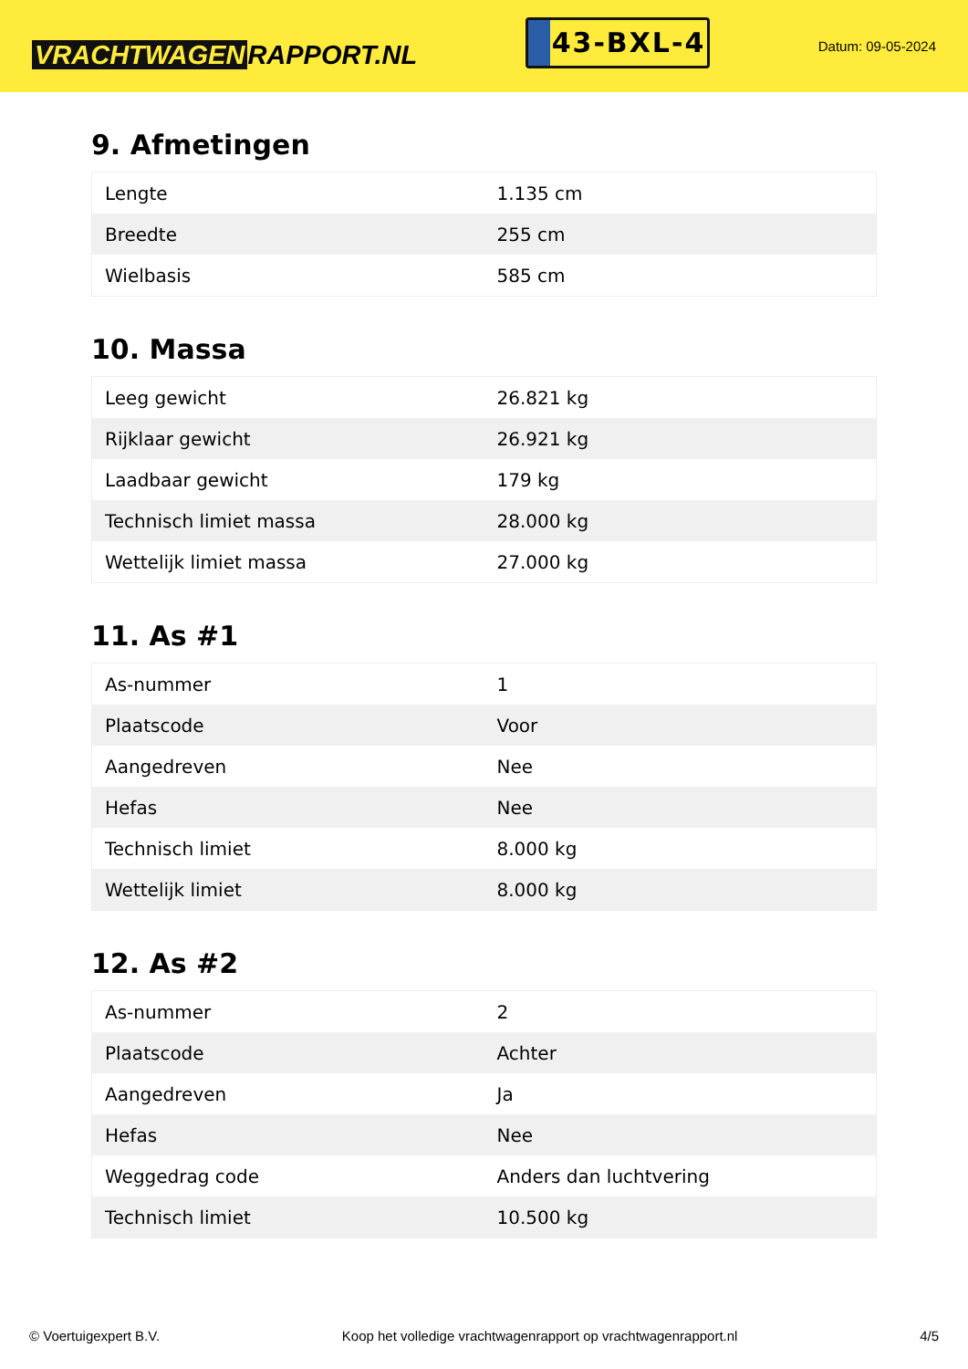VRACHTWAGEN RAPPORT.NL
43-BXL-4
Datum: 09-05-2024
9. Afmetingen
| Lengte | 1.135 cm |
| Breedte | 255 cm |
| Wielbasis | 585 cm |
10. Massa
| Leeg gewicht | 26.821 kg |
| Rijklaar gewicht | 26.921 kg |
| Laadbaar gewicht | 179 kg |
| Technisch limiet massa | 28.000 kg |
| Wettelijk limiet massa | 27.000 kg |
11. As #1
| As-nummer | 1 |
| Plaatscode | Voor |
| Aangedreven | Nee |
| Hefas | Nee |
| Technisch limiet | 8.000 kg |
| Wettelijk limiet | 8.000 kg |
12. As #2
| As-nummer | 2 |
| Plaatscode | Achter |
| Aangedreven | Ja |
| Hefas | Nee |
| Weggedrag code | Anders dan luchtvering |
| Technisch limiet | 10.500 kg |
© Voertuigexpert B.V. Koop het volledige vrachtwagenrapport op vrachtwagenrapport.nl 4/5